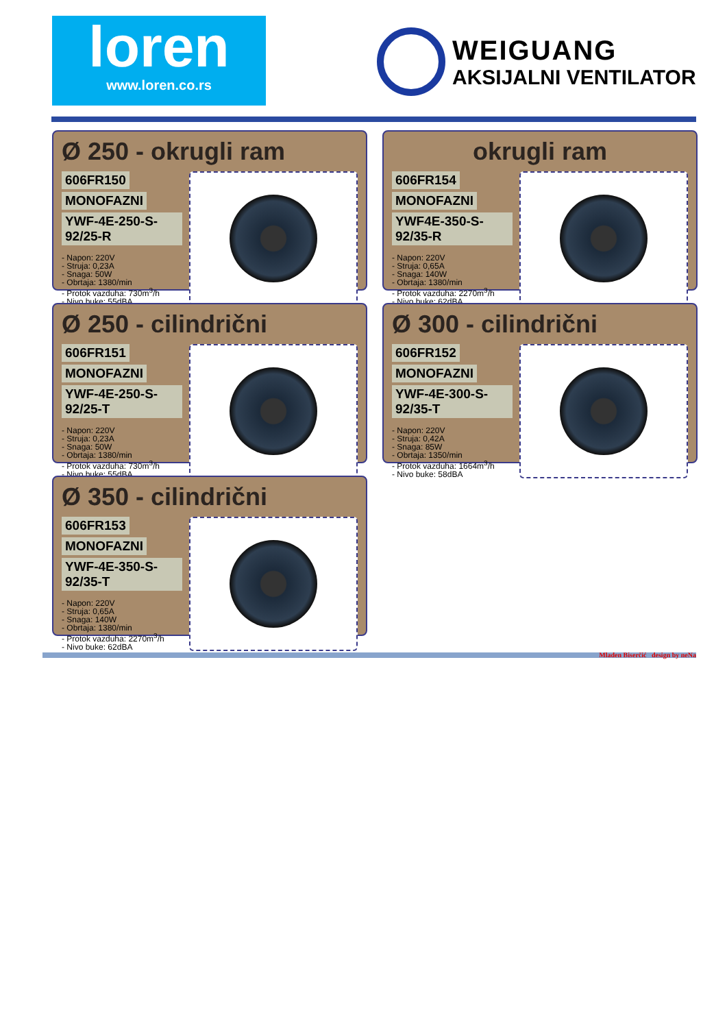loren
www.loren.co.rs
WEIGUANG
AKSIJALNI VENTILATOR
Ø 250 - okrugli ram
606FR150 MONOFAZNI YWF-4E-250-S-92/25-R
- Napon: 220V
- Struja: 0,23A
- Snaga: 50W
- Obrtaja: 1380/min
- Protok vazduha: 730m<sup>3</sup>/h
- Nivo buke: 55dBA
okrugli ram
606FR154 MONOFAZNI YWF4E-350-S-92/35-R
- Napon: 220V
- Struja: 0,65A
- Snaga: 140W
- Obrtaja: 1380/min
- Protok vazduha: 2270m<sup>3</sup>/h
- Nivo buke: 62dBA
Ø 250 - cilindrični
606FR151 MONOFAZNI YWF-4E-250-S-92/25-T
- Napon: 220V
- Struja: 0,23A
- Snaga: 50W
- Obrtaja: 1380/min
- Protok vazduha: 730m<sup>3</sup>/h
- Nivo buke: 55dBA
Ø 300 - cilindrični
606FR152 MONOFAZNI YWF-4E-300-S-92/35-T
- Napon: 220V
- Struja: 0,42A
- Snaga: 85W
- Obrtaja: 1350/min
- Protok vazduha: 1664m<sup>3</sup>/h
- Nivo buke: 58dBA
Ø 350 - cilindrični
606FR153 MONOFAZNI YWF-4E-350-S-92/35-T
- Napon: 220V
- Struja: 0,65A
- Snaga: 140W
- Obrtaja: 1380/min
- Protok vazduha: 2270m<sup>3</sup>/h
- Nivo buke: 62dBA
Mladen Biserčić design by neNa